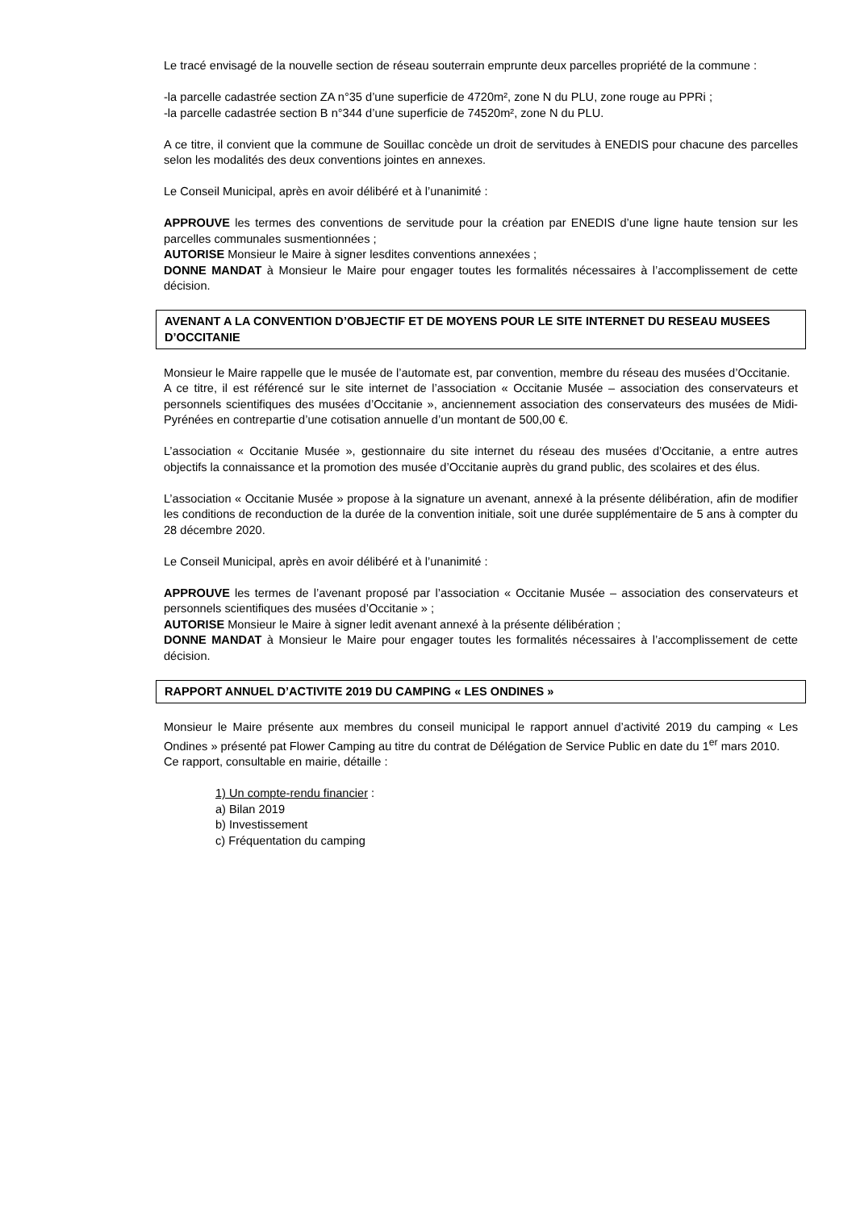Le tracé envisagé de la nouvelle section de réseau souterrain emprunte deux parcelles propriété de la commune :
-la parcelle cadastrée section ZA n°35 d’une superficie de 4720m², zone N du PLU, zone rouge au PPRi ;
-la parcelle cadastrée section B n°344 d’une superficie de 74520m², zone N du PLU.
A ce titre, il convient que la commune de Souillac concède un droit de servitudes à ENEDIS pour chacune des parcelles selon les modalités des deux conventions jointes en annexes.
Le Conseil Municipal, après en avoir délibéré et à l’unanimité :
APPROUVE les termes des conventions de servitude pour la création par ENEDIS d’une ligne haute tension sur les parcelles communales susmentionnées ;
AUTORISE Monsieur le Maire à signer lesdites conventions annexées ;
DONNE MANDAT à Monsieur le Maire pour engager toutes les formalités nécessaires à l’accomplissement de cette décision.
AVENANT A LA CONVENTION D’OBJECTIF ET DE MOYENS POUR LE SITE INTERNET DU RESEAU MUSEES D’OCCITANIE
Monsieur le Maire rappelle que le musée de l’automate est, par convention, membre du réseau des musées d’Occitanie.
A ce titre, il est référencé sur le site internet de l’association « Occitanie Musée – association des conservateurs et personnels scientifiques des musées d’Occitanie », anciennement association des conservateurs des musées de Midi-Pyrénées en contrepartie d’une cotisation annuelle d’un montant de 500,00 €.
L’association « Occitanie Musée », gestionnaire du site internet du réseau des musées d’Occitanie, a entre autres objectifs la connaissance et la promotion des musée d’Occitanie auprès du grand public, des scolaires et des élus.
L’association « Occitanie Musée » propose à la signature un avenant, annexé à la présente délibération, afin de modifier les conditions de reconduction de la durée de la convention initiale, soit une durée supplémentaire de 5 ans à compter du 28 décembre 2020.
Le Conseil Municipal, après en avoir délibéré et à l’unanimité :
APPROUVE les termes de l’avenant proposé par l’association « Occitanie Musée – association des conservateurs et personnels scientifiques des musées d’Occitanie » ;
AUTORISE Monsieur le Maire à signer ledit avenant annexé à la présente délibération ;
DONNE MANDAT à Monsieur le Maire pour engager toutes les formalités nécessaires à l’accomplissement de cette décision.
RAPPORT ANNUEL D’ACTIVITE 2019 DU CAMPING « LES ONDINES »
Monsieur le Maire présente aux membres du conseil municipal le rapport annuel d’activité 2019 du camping « Les Ondines » présenté pat Flower Camping au titre du contrat de Délégation de Service Public en date du 1<sup>er</sup> mars 2010.
Ce rapport, consultable en mairie, détaille :
1) Un compte-rendu financier :
a) Bilan 2019
b) Investissement
c) Fréquentation du camping